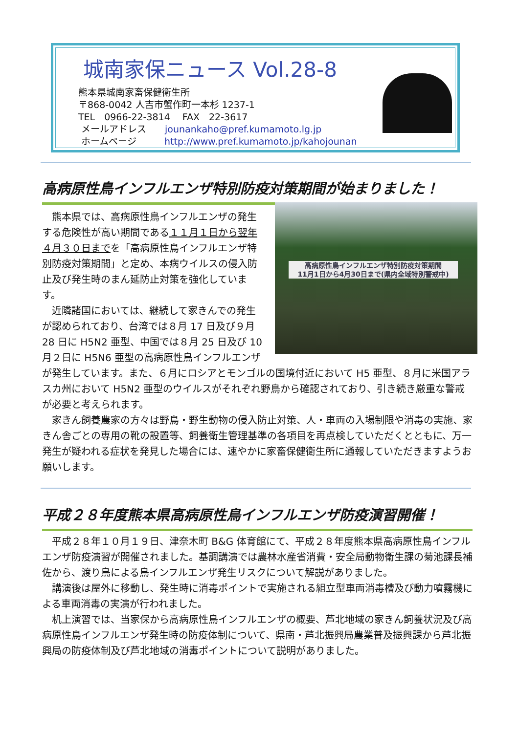城南家保ニュース Vol.28-8
熊本県城南家畜保健衛生所
〒868-0042 人吉市蟹作町一本杉 1237-1
TEL　0966-22-3814　 FAX　22-3617
メールアドレス　　jounankaho@pref.kumamoto.lg.jp
ホームページ　　　http://www.pref.kumamoto.jp/kahojounan
高病原性鳥インフルエンザ特別防疫対策期間が始まりました！
高病原性鳥インフルエンザ特別防疫対策期間
11月1日から4月30日まで(県内全域特別警戒中)
熊本県では、高病原性鳥インフルエンザの発生する危険性が高い期間である１１月１日から翌年４月３０日までを「高病原性鳥インフルエンザ特別防疫対策期間」と定め、本病ウイルスの侵入防止及び発生時のまん延防止対策を強化しています。
近隣諸国においては、継続して家きんでの発生が認められており、台湾では８月 17 日及び９月 28 日に H5N2 亜型、中国では８月 25 日及び 10 月２日に H5N6 亜型の高病原性鳥インフルエンザが発生しています。また、６月にロシアとモンゴルの国境付近において H5 亜型、８月に米国アラスカ州において H5N2 亜型のウイルスがそれぞれ野鳥から確認されており、引き続き厳重な警戒が必要と考えられます。
家きん飼養農家の方々は野鳥・野生動物の侵入防止対策、人・車両の入場制限や消毒の実施、家きん舎ごとの専用の靴の設置等、飼養衛生管理基準の各項目を再点検していただくとともに、万一発生が疑われる症状を発見した場合には、速やかに家畜保健衛生所に通報していただきますようお願いします。
平成２８年度熊本県高病原性鳥インフルエンザ防疫演習開催！
平成２８年１０月１９日、津奈木町 B&G 体育館にて、平成２８年度熊本県高病原性鳥インフルエンザ防疫演習が開催されました。基調講演では農林水産省消費・安全局動物衛生課の菊池課長補佐から、渡り鳥による鳥インフルエンザ発生リスクについて解説がありました。
講演後は屋外に移動し、発生時に消毒ポイントで実施される組立型車両消毒槽及び動力噴霧機による車両消毒の実演が行われました。
机上演習では、当家保から高病原性鳥インフルエンザの概要、芦北地域の家きん飼養状況及び高病原性鳥インフルエンザ発生時の防疫体制について、県南・芦北振興局農業普及振興課から芦北振興局の防疫体制及び芦北地域の消毒ポイントについて説明がありました。